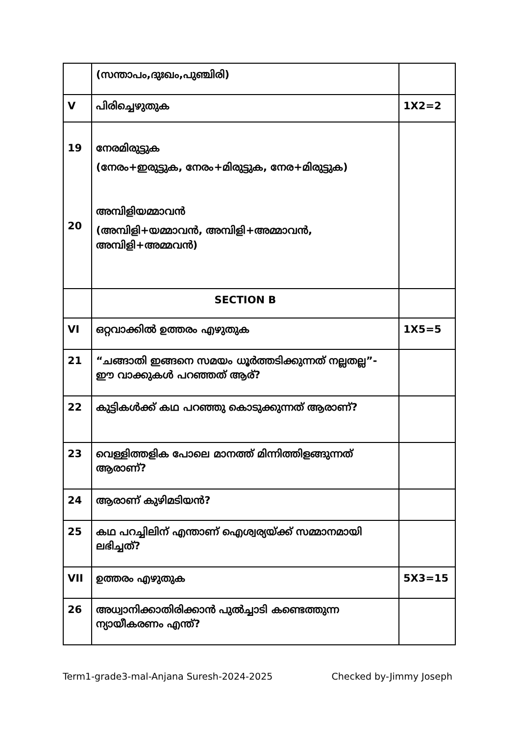| | (സന്താപം,ദുഃഖം,പുഞ്ചിരി) | |
| V | പിരിച്ചെഴുതുക | 1X2=2 |
| 19 20 | നേരമിരുട്ടുക (നേരം+ഇരുട്ടുക, നേരം+മിരുട്ടുക, നേര+മിരുട്ടുക) അമ്പിളിയമ്മാവൻ (അമ്പിളി+യമ്മാവൻ, അമ്പിളി+അമ്മാവൻ, അമ്പിളി+അമ്മവൻ) | |
| | SECTION B | |
| VI | ഒറ്റവാക്കിൽ ഉത്തരം എഴുതുക | 1X5=5 |
| 21 | “ചങ്ങാതി ഇങ്ങനെ സമയം ധൂർത്തടിക്കുന്നത് നല്ലതല്ല”- ഈ വാക്കുകൾ പറഞ്ഞത് ആര്? | |
| 22 | കുട്ടികൾക്ക് കഥ പറഞ്ഞു കൊടുക്കുന്നത് ആരാണ്? | |
| 23 | വെള്ളിത്തളിക പോലെ മാനത്ത് മിന്നിത്തിളങ്ങുന്നത് ആരാണ്? | |
| 24 | ആരാണ് കുഴിമടിയൻ? | |
| 25 | കഥ പറച്ചിലിന് എന്താണ് ഐശ്വര്യയ്ക്ക് സമ്മാനമായി ലഭിച്ചത്? | |
| VII | ഉത്തരം എഴുതുക | 5X3=15 |
| 26 | അധ്വാനിക്കാതിരിക്കാൻ പുൽച്ചാടി കണ്ടെത്തുന്ന ന്യായീകരണം എന്ത്? | |
Term1-grade3-mal-Anjana Suresh-2024-2025 Checked by-Jimmy Joseph